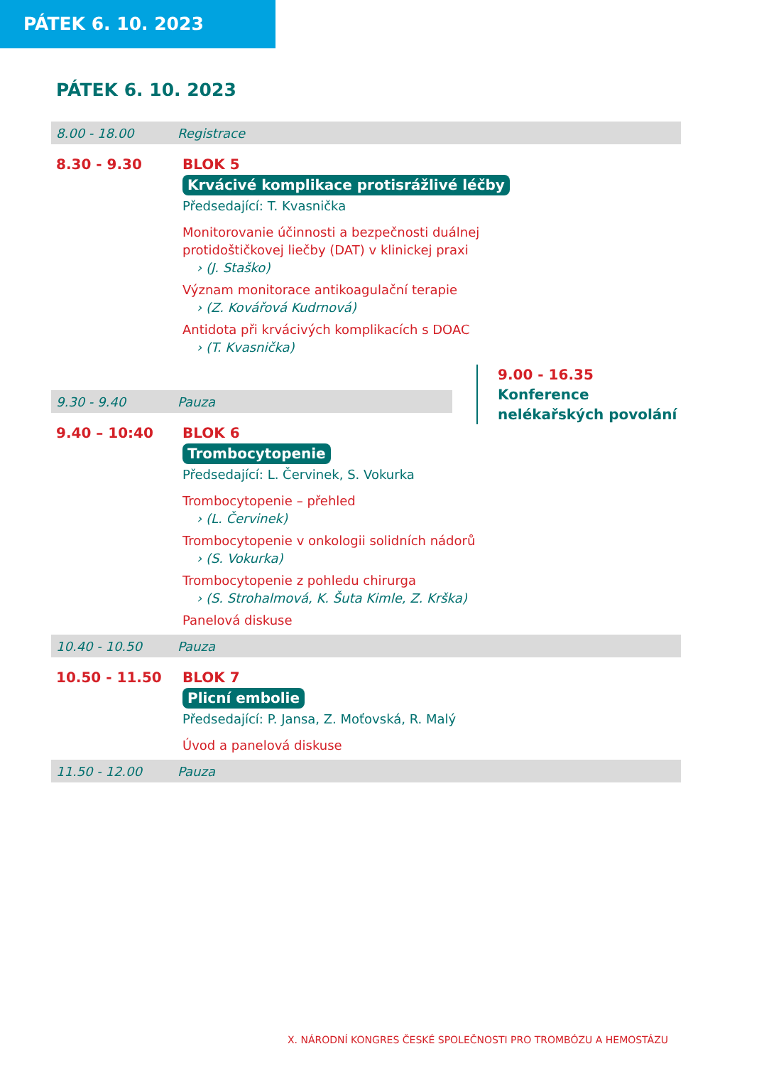PÁTEK 6. 10. 2023
PÁTEK 6. 10. 2023
8.00 - 18.00 Registrace
8.30 - 9.30
BLOK 5
Krvácivé komplikace protisrážlivé léčby
Předsedající: T. Kvasnička
Monitorovanie účinnosti a bezpečnosti duálnej
protidoštičkovej liečby (DAT) v klinickej praxi
› (J. Staško)
Význam monitorace antikoagulační terapie
› (Z. Kovářová Kudrnová)
Antidota při krvácivých komplikacích s DOAC
› (T. Kvasnička)
9.30 - 9.40 Pauza
9.00 - 16.35
Konference
nelékařských povolání
9.40 – 10:40
BLOK 6
Trombocytopenie
Předsedající: L. Červinek, S. Vokurka
Trombocytopenie – přehled
› (L. Červinek)
Trombocytopenie v onkologii solidních nádorů
› (S. Vokurka)
Trombocytopenie z pohledu chirurga
› (S. Strohalmová, K. Šuta Kimle, Z. Krška)
Panelová diskuse
10.40 - 10.50 Pauza
10.50 - 11.50
BLOK 7
Plicní embolie
Předsedající: P. Jansa, Z. Moťovská, R. Malý
Úvod a panelová diskuse
11.50 - 12.00 Pauza
X. NÁRODNÍ KONGRES ČESKÉ SPOLEČNOSTI PRO TROMBÓZU A HEMOSTÁZU